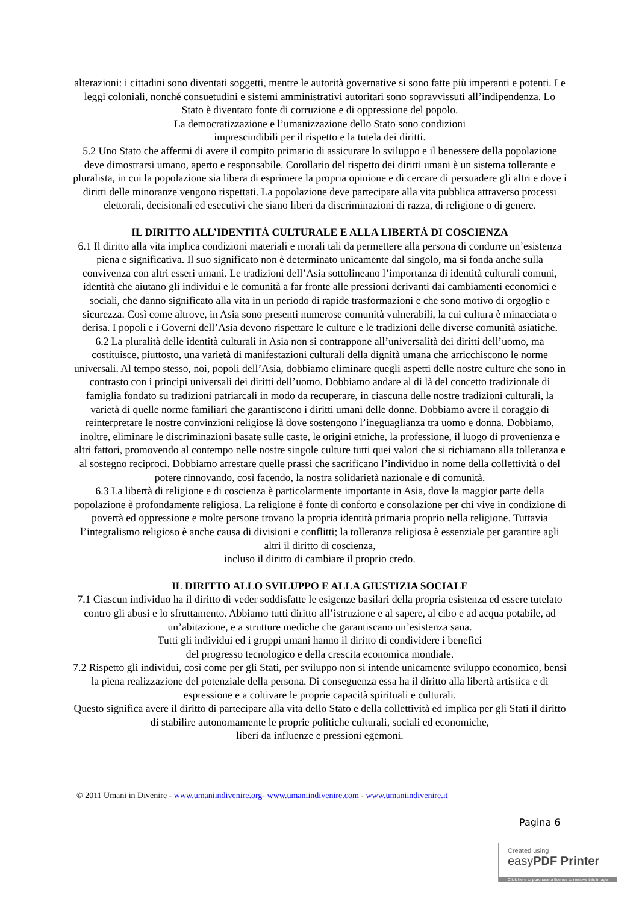alterazioni: i cittadini sono diventati soggetti, mentre le autorità governative si sono fatte più imperanti e potenti. Le leggi coloniali, nonché consuetudini e sistemi amministrativi autoritari sono sopravvissuti all’indipendenza. Lo Stato è diventato fonte di corruzione e di oppressione del popolo.
La democratizzazione e l’umanizzazione dello Stato sono condizioni
imprescindibili per il rispetto e la tutela dei diritti.
5.2 Uno Stato che affermi di avere il compito primario di assicurare lo sviluppo e il benessere della popolazione deve dimostrarsi umano, aperto e responsabile. Corollario del rispetto dei diritti umani è un sistema tollerante e pluralista, in cui la popolazione sia libera di esprimere la propria opinione e di cercare di persuadere gli altri e dove i diritti delle minoranze vengono rispettati. La popolazione deve partecipare alla vita pubblica attraverso processi elettorali, decisionali ed esecutivi che siano liberi da discriminazioni di razza, di religione o di genere.
IL DIRITTO ALL’IDENTITÀ CULTURALE E ALLA LIBERTÀ DI COSCIENZA
6.1 Il diritto alla vita implica condizioni materiali e morali tali da permettere alla persona di condurre un’esistenza piena e significativa. Il suo significato non è determinato unicamente dal singolo, ma si fonda anche sulla convivenza con altri esseri umani. Le tradizioni dell’Asia sottolineano l’importanza di identità culturali comuni, identità che aiutano gli individui e le comunità a far fronte alle pressioni derivanti dai cambiamenti economici e sociali, che danno significato alla vita in un periodo di rapide trasformazioni e che sono motivo di orgoglio e sicurezza. Così come altrove, in Asia sono presenti numerose comunità vulnerabili, la cui cultura è minacciata o derisa. I popoli e i Governi dell’Asia devono rispettare le culture e le tradizioni delle diverse comunità asiatiche.
6.2 La pluralità delle identità culturali in Asia non si contrappone all’universalità dei diritti dell’uomo, ma costituisce, piuttosto, una varietà di manifestazioni culturali della dignità umana che arricchiscono le norme universali. Al tempo stesso, noi, popoli dell’Asia, dobbiamo eliminare quegli aspetti delle nostre culture che sono in contrasto con i principi universali dei diritti dell’uomo. Dobbiamo andare al di là del concetto tradizionale di famiglia fondato su tradizioni patriarcali in modo da recuperare, in ciascuna delle nostre tradizioni culturali, la varietà di quelle norme familiari che garantiscono i diritti umani delle donne. Dobbiamo avere il coraggio di reinterpretare le nostre convinzioni religiose là dove sostengono l’ineguaglianza tra uomo e donna. Dobbiamo, inoltre, eliminare le discriminazioni basate sulle caste, le origini etniche, la professione, il luogo di provenienza e altri fattori, promovendo al contempo nelle nostre singole culture tutti quei valori che si richiamano alla tolleranza e al sostegno reciproci. Dobbiamo arrestare quelle prassi che sacrificano l’individuo in nome della collettività o del potere rinnovando, così facendo, la nostra solidarietà nazionale e di comunità.
6.3 La libertà di religione e di coscienza è particolarmente importante in Asia, dove la maggior parte della popolazione è profondamente religiosa. La religione è fonte di conforto e consolazione per chi vive in condizione di povertà ed oppressione e molte persone trovano la propria identità primaria proprio nella religione. Tuttavia l’integralismo religioso è anche causa di divisioni e conflitti; la tolleranza religiosa è essenziale per garantire agli altri il diritto di coscienza,
incluso il diritto di cambiare il proprio credo.
IL DIRITTO ALLO SVILUPPO E ALLA GIUSTIZIA SOCIALE
7.1 Ciascun individuo ha il diritto di veder soddisfatte le esigenze basilari della propria esistenza ed essere tutelato contro gli abusi e lo sfruttamento. Abbiamo tutti diritto all’istruzione e al sapere, al cibo e ad acqua potabile, ad un’abitazione, e a strutture mediche che garantiscano un’esistenza sana.
Tutti gli individui ed i gruppi umani hanno il diritto di condividere i benefici
del progresso tecnologico e della crescita economica mondiale.
7.2 Rispetto gli individui, così come per gli Stati, per sviluppo non si intende unicamente sviluppo economico, bensì la piena realizzazione del potenziale della persona. Di conseguenza essa ha il diritto alla libertà artistica e di espressione e a coltivare le proprie capacità spirituali e culturali.
Questo significa avere il diritto di partecipare alla vita dello Stato e della collettività ed implica per gli Stati il diritto di stabilire autonomamente le proprie politiche culturali, sociali ed economiche,
liberi da influenze e pressioni egemoni.
© 2011 Umani in Divenire - www.umaniindivenire.org- www.umaniindivenire.com - www.umaniindivenire.it
Pagina 6
Created using
easyPDF Printer
Click here to purchase a license to remove this image